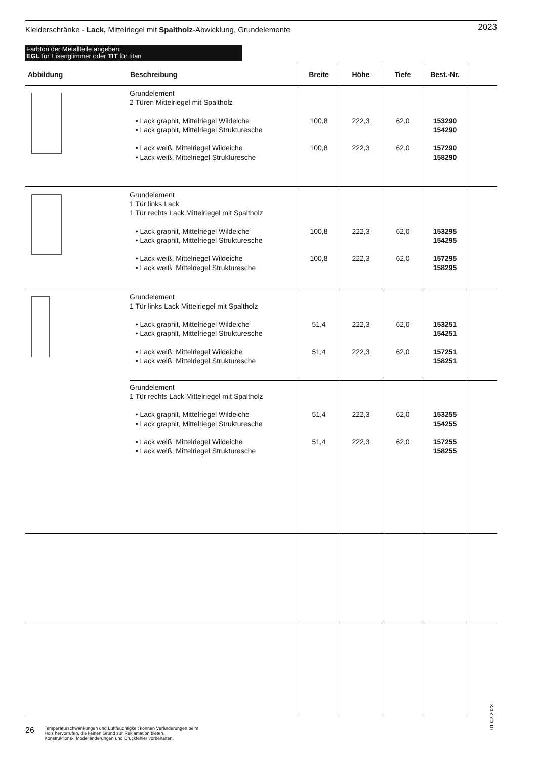Kleiderschränke - Lack, Mittelriegel mit Spaltholz-Abwicklung, Grundelemente
2023
Farbton der Metallteile angeben:
EGL für Eisenglimmer oder TIT für titan
| Abbildung | Beschreibung | Breite | Höhe | Tiefe | Best.-Nr. | |
| --- | --- | --- | --- | --- | --- | --- |
| | Grundelement 2 Türen Mittelriegel mit Spaltholz • Lack graphit, Mittelriegel Wildeiche • Lack graphit, Mittelriegel Strukturesche • Lack weiß, Mittelriegel Wildeiche • Lack weiß, Mittelriegel Strukturesche | 100,8 100,8 | 222,3 222,3 | 62,0 62,0 | 153290 154290 157290 158290 | |
| | Grundelement 1 Tür links Lack 1 Tür rechts Lack Mittelriegel mit Spaltholz • Lack graphit, Mittelriegel Wildeiche • Lack graphit, Mittelriegel Strukturesche • Lack weiß, Mittelriegel Wildeiche • Lack weiß, Mittelriegel Strukturesche | 100,8 100,8 | 222,3 222,3 | 62,0 62,0 | 153295 154295 157295 158295 | |
| | Grundelement 1 Tür links Lack Mittelriegel mit Spaltholz • Lack graphit, Mittelriegel Wildeiche • Lack graphit, Mittelriegel Strukturesche • Lack weiß, Mittelriegel Wildeiche • Lack weiß, Mittelriegel Strukturesche | 51,4 51,4 | 222,3 222,3 | 62,0 62,0 | 153251 154251 157251 158251 | |
| | Grundelement 1 Tür rechts Lack Mittelriegel mit Spaltholz • Lack graphit, Mittelriegel Wildeiche • Lack graphit, Mittelriegel Strukturesche • Lack weiß, Mittelriegel Wildeiche • Lack weiß, Mittelriegel Strukturesche | 51,4 51,4 | 222,3 222,3 | 62,0 62,0 | 153255 154255 157255 158255 | |
01.02.2023
26
Temperaturschwankungen und Luftfeuchtigkeit können Veränderungen beim
Holz hervorrufen, die keinen Grund zur Reklamation bieten.
Konstruktions-, Modelländerungen und Druckfehler vorbehalten.